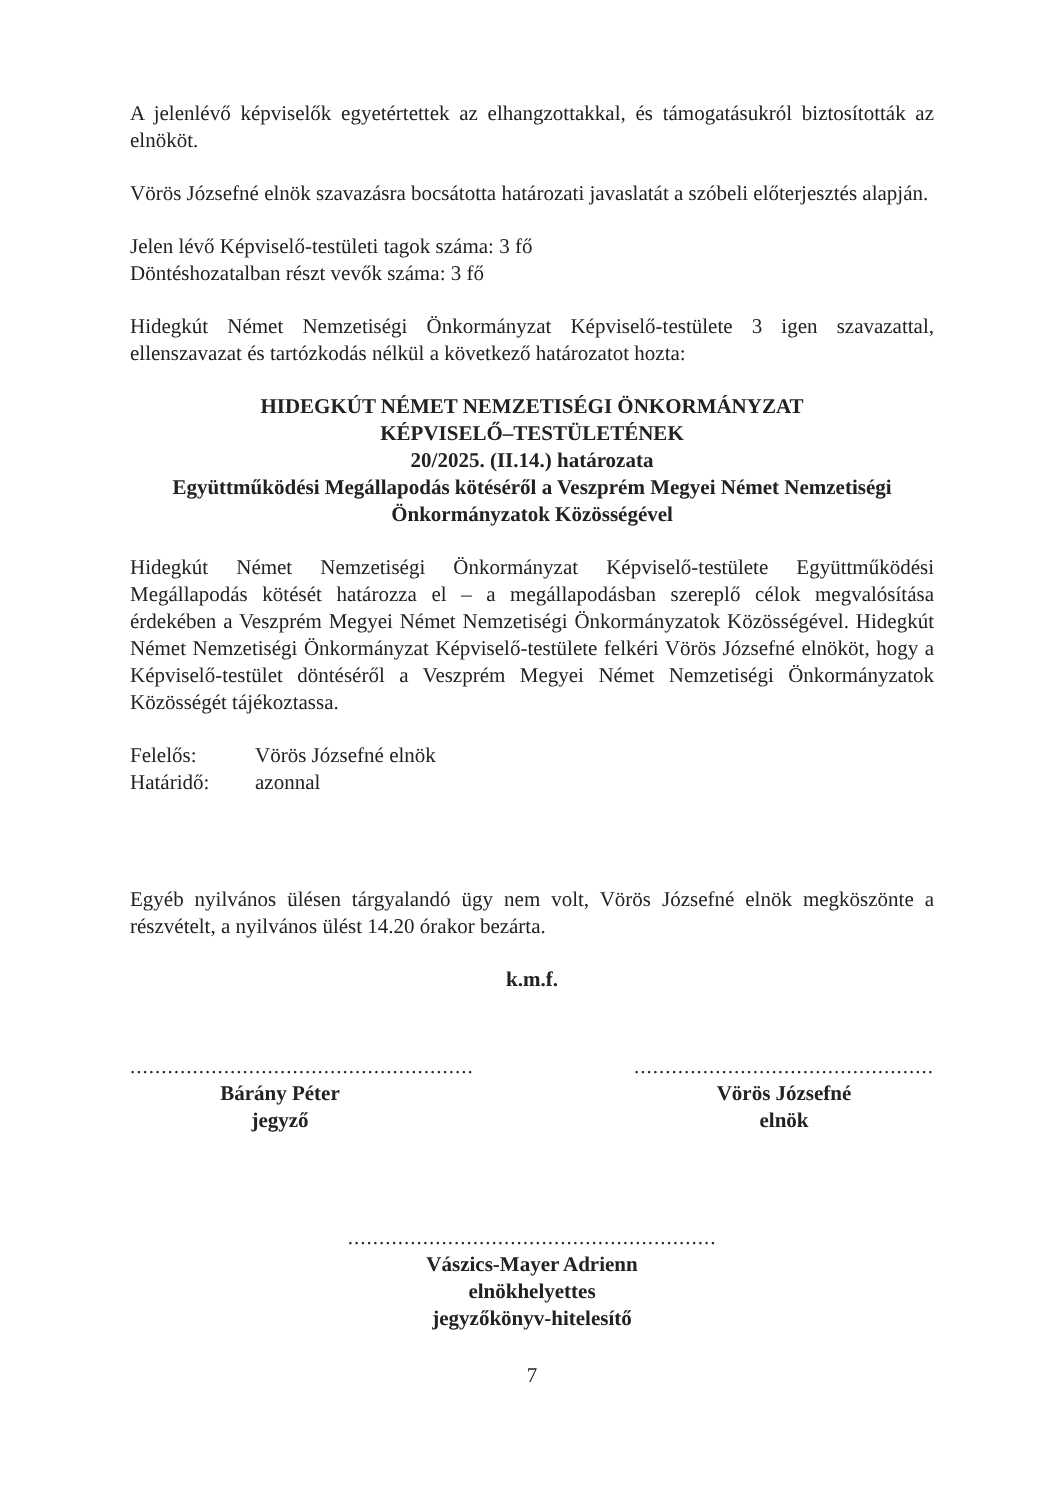A jelenlévő képviselők egyetértettek az elhangzottakkal, és támogatásukról biztosították az elnököt.
Vörös Józsefné elnök szavazásra bocsátotta határozati javaslatát a szóbeli előterjesztés alapján.
Jelen lévő Képviselő-testületi tagok száma: 3 fő
Döntéshozatalban részt vevők száma: 3 fő
Hidegkút Német Nemzetiségi Önkormányzat Képviselő-testülete 3 igen szavazattal, ellenszavazat és tartózkodás nélkül a következő határozatot hozta:
HIDEGKÚT NÉMET NEMZETISÉGI ÖNKORMÁNYZAT
KÉPVISELŐ–TESTÜLETÉNEK
20/2025. (II.14.) határozata
Együttműködési Megállapodás kötéséről a Veszprém Megyei Német Nemzetiségi Önkormányzatok Közösségével
Hidegkút Német Nemzetiségi Önkormányzat Képviselő-testülete Együttműködési Megállapodás kötését határozza el – a megállapodásban szereplő célok megvalósítása érdekében a Veszprém Megyei Német Nemzetiségi Önkormányzatok Közösségével. Hidegkút Német Nemzetiségi Önkormányzat Képviselő-testülete felkéri Vörös Józsefné elnököt, hogy a Képviselő-testület döntéséről a Veszprém Megyei Német Nemzetiségi Önkormányzatok Közösségét tájékoztassa.
Felelős: Vörös Józsefné elnök
Határidő: azonnal
Egyéb nyilvános ülésen tárgyalandó ügy nem volt, Vörös Józsefné elnök megköszönte a részvételt, a nyilvános ülést 14.20 órakor bezárta.
k.m.f.
.......................................................
Bárány Péter
jegyző
................................................
Vörös Józsefné
elnök
...........................................................
Vászics-Mayer Adrienn
elnökhelyettes
jegyzőkönyv-hitelesítő
7